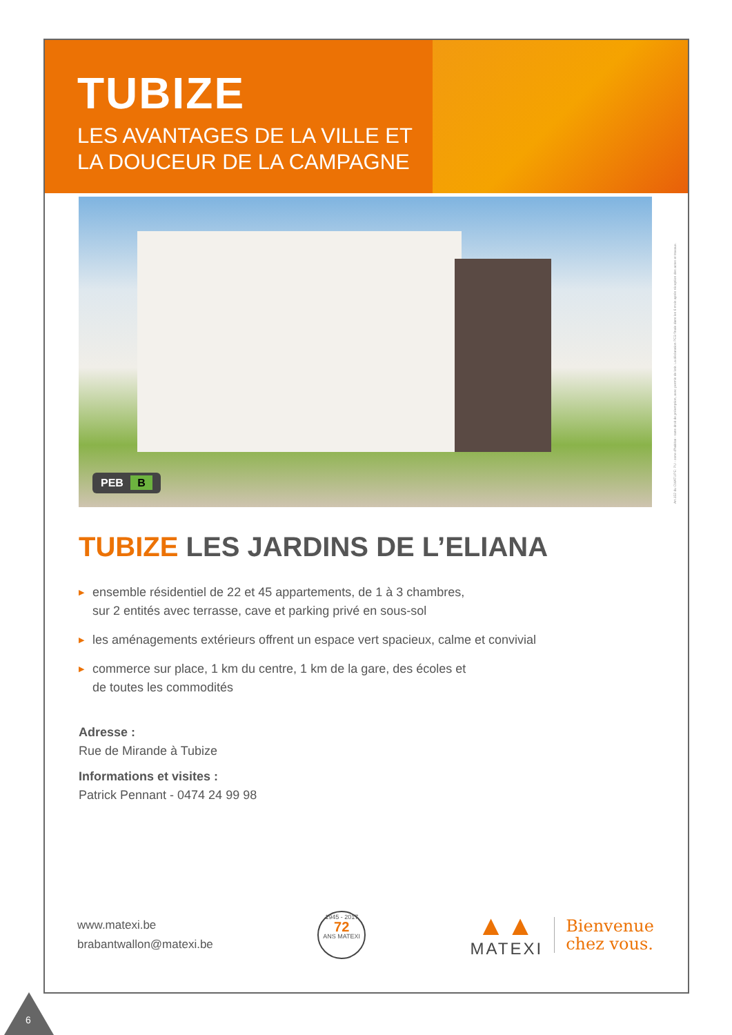TUBIZE
LES AVANTAGES DE LA VILLE ET
LA DOUCEUR DE LA CAMPAGNE
PEB B
Art.152 du CWATUPE: PU - zone d'habitat - sans droit de préemption, avec permis de lotir. La déclaration PEB finale dans les 6 mois après réception des actes et travaux.
TUBIZE LES JARDINS DE L’ELIANA
▶ ensemble résidentiel de 22 et 45 appartements, de 1 à 3 chambres,
sur 2 entités avec terrasse, cave et parking privé en sous-sol
▶ les aménagements extérieurs offrent un espace vert spacieux, calme et convivial
▶ commerce sur place, 1 km du centre, 1 km de la gare, des écoles et
de toutes les commodités
Adresse :
Rue de Mirande à Tubize
Informations et visites :
Patrick Pennant - 0474 24 99 98
www.matexi.be
brabantwallon@matexi.be
1945 - 2017
72
ANS MATEXI
▲▲
MATEXI
Bienvenue
chez vous.
6